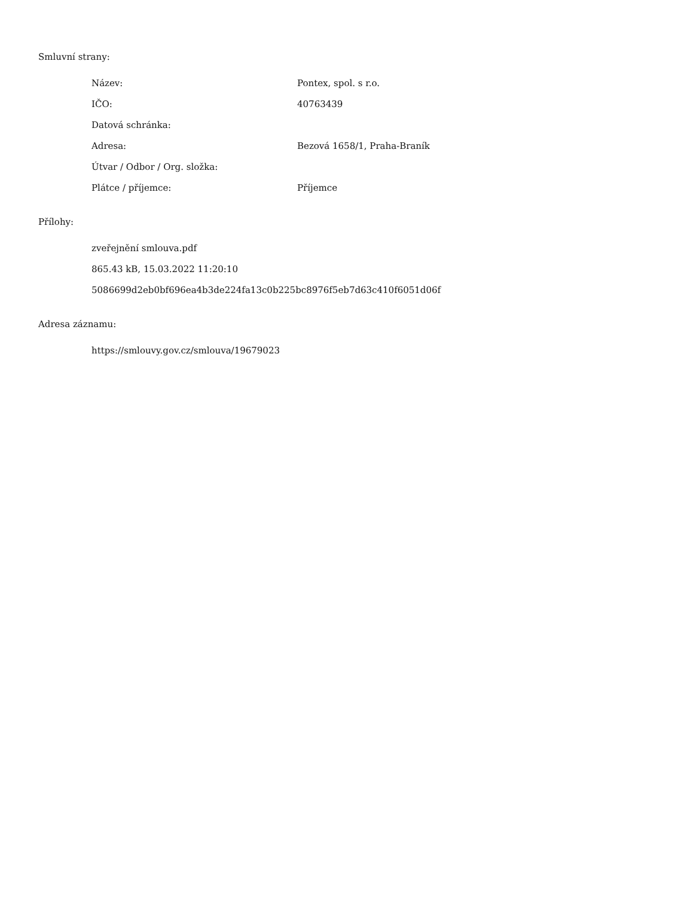Smluvní strany:
| Název: | Pontex, spol. s r.o. |
| IČO: | 40763439 |
| Datová schránka: | |
| Adresa: | Bezová 1658/1, Praha-Braník |
| Útvar / Odbor / Org. složka: | |
| Plátce / příjemce: | Příjemce |
Přílohy:
zveřejnění smlouva.pdf
865.43 kB, 15.03.2022 11:20:10
5086699d2eb0bf696ea4b3de224fa13c0b225bc8976f5eb7d63c410f6051d06f
Adresa záznamu:
https://smlouvy.gov.cz/smlouva/19679023